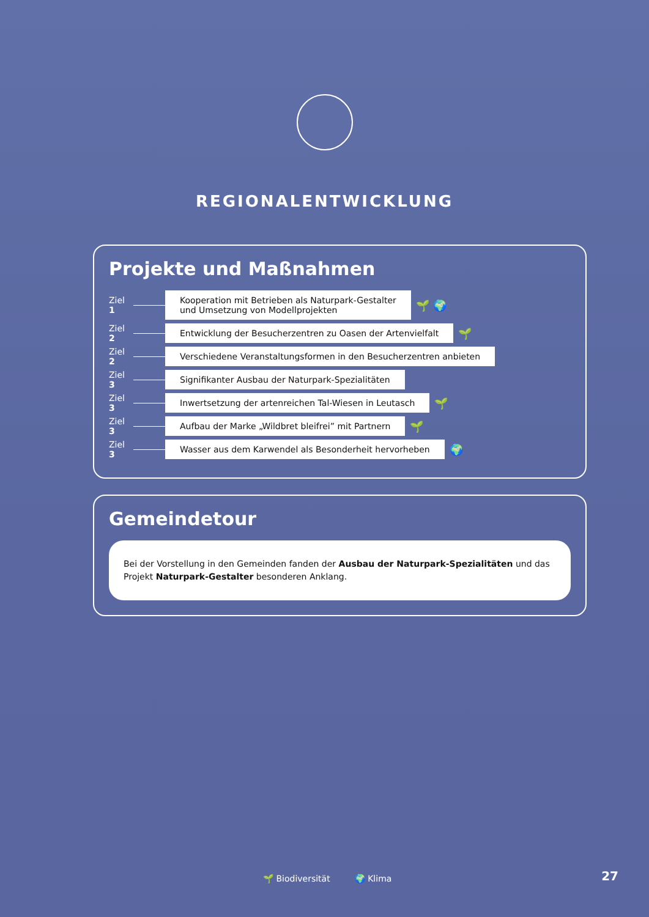REGIONALENTWICKLUNG
Projekte und Maßnahmen
Ziel 1 Kooperation mit Betrieben als Naturpark-Gestalter
und Umsetzung von Modellprojekten 🌱 🌍
Ziel 2 Entwicklung der Besucherzentren zu Oasen der Artenvielfalt 🌱
Ziel 2 Verschiedene Veranstaltungsformen in den Besucherzentren anbieten
Ziel 3 Signifikanter Ausbau der Naturpark-Spezialitäten
Ziel 3 Inwertsetzung der artenreichen Tal-Wiesen in Leutasch 🌱
Ziel 3 Aufbau der Marke „Wildbret bleifrei” mit Partnern 🌱
Ziel 3 Wasser aus dem Karwendel als Besonderheit hervorheben 🌍
Gemeindetour
Bei der Vorstellung in den Gemeinden fanden der Ausbau der Naturpark-Spezialitäten und das Projekt Naturpark-Gestalter besonderen Anklang.
🌱 Biodiversität 🌍 Klima
27